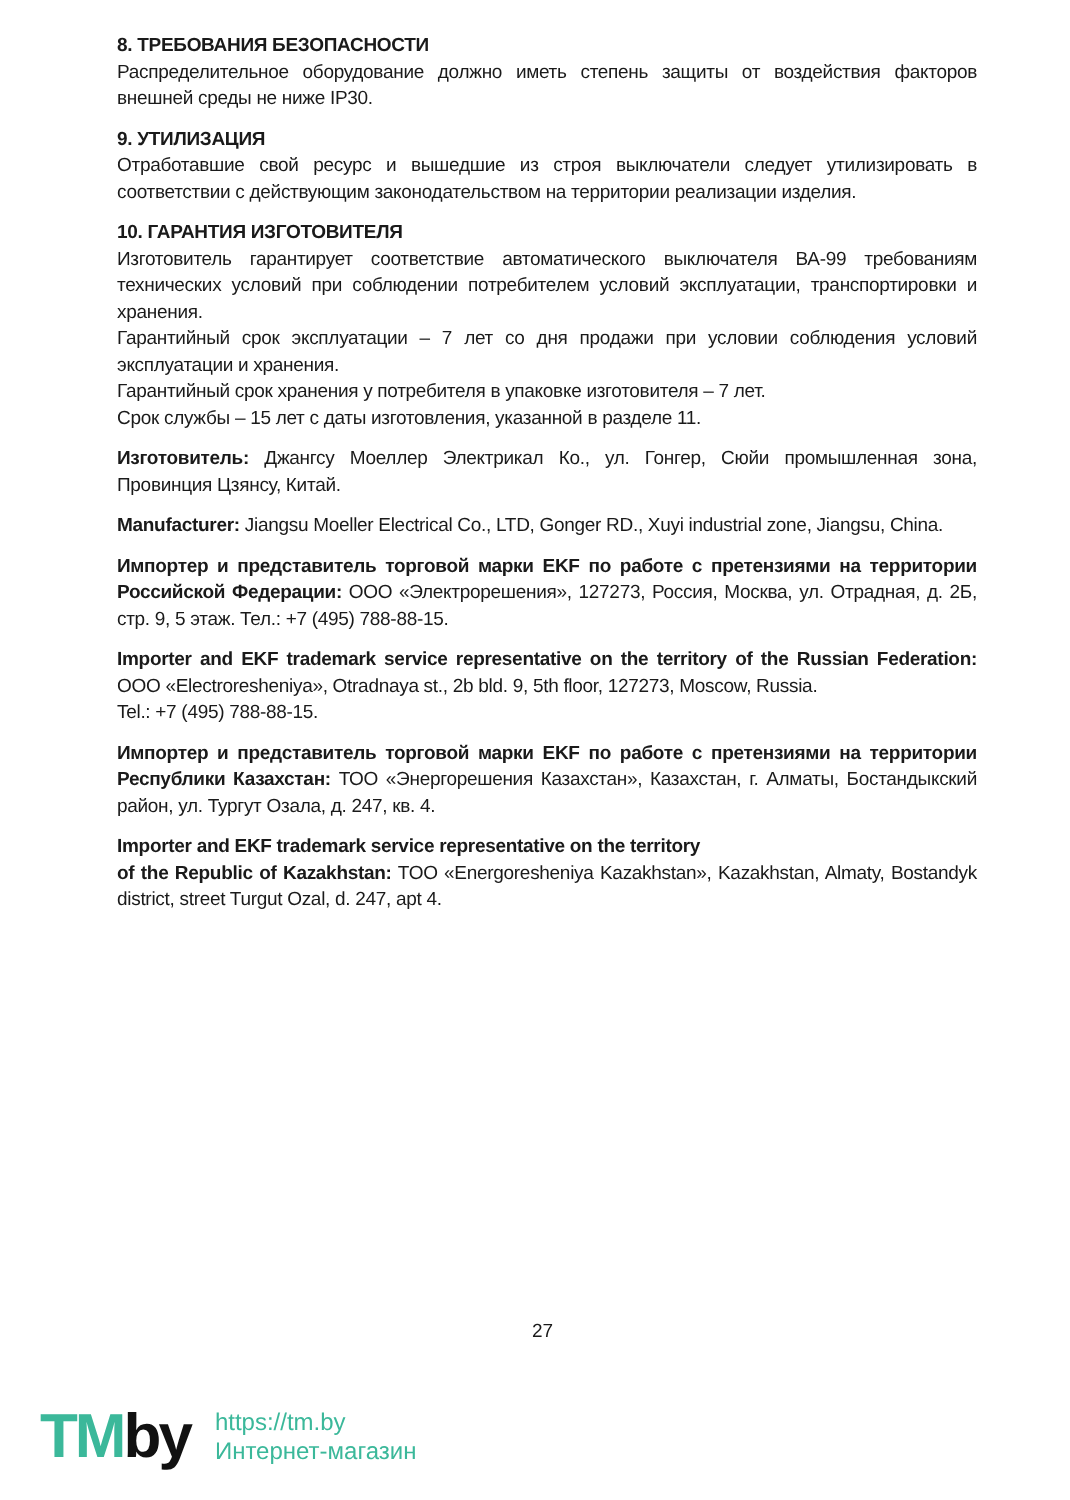8. ТРЕБОВАНИЯ БЕЗОПАСНОСТИ
Распределительное оборудование должно иметь степень защиты от воздействия факторов внешней среды не ниже IP30.
9. УТИЛИЗАЦИЯ
Отработавшие свой ресурс и вышедшие из строя выключатели следует утилизировать в соответствии с действующим законодательством на территории реализации изделия.
10. ГАРАНТИЯ ИЗГОТОВИТЕЛЯ
Изготовитель гарантирует соответствие автоматического выключателя ВА-99 требованиям технических условий при соблюдении потребителем условий эксплуатации, транспортировки и хранения.
Гарантийный срок эксплуатации – 7 лет со дня продажи при условии соблюдения условий эксплуатации и хранения.
Гарантийный срок хранения у потребителя в упаковке изготовителя – 7 лет.
Срок службы – 15 лет с даты изготовления, указанной в разделе 11.
Изготовитель: Джангсу Моеллер Электрикал Ко., ул. Гонгер, Сюйи промышленная зона, Провинция Цзянсу, Китай.
Manufacturer: Jiangsu Moeller Electrical Co., LTD, Gonger RD., Xuyi industrial zone, Jiangsu, China.
Импортер и представитель торговой марки EKF по работе с претензиями на территории Российской Федерации: ООО «Электрорешения», 127273, Россия, Москва, ул. Отрадная, д. 2Б, стр. 9, 5 этаж. Тел.: +7 (495) 788-88-15.
Importer and EKF trademark service representative on the territory of the Russian Federation: OOO «Electroresheniya», Otradnaya st., 2b bld. 9, 5th floor, 127273, Moscow, Russia.
Tel.: +7 (495) 788-88-15.
Импортер и представитель торговой марки EKF по работе с претензиями на территории Республики Казахстан: ТОО «Энергорешения Казахстан», Казахстан, г. Алматы, Бостандыкский район, ул. Тургут Озала, д. 247, кв. 4.
Importer and EKF trademark service representative on the territory
of the Republic of Kazakhstan: TOO «Energoresheniya Kazakhstan», Kazakhstan, Almaty, Bostandyk district, street Turgut Ozal, d. 247, apt 4.
27
TMby
https://tm.by
Интернет-магазин